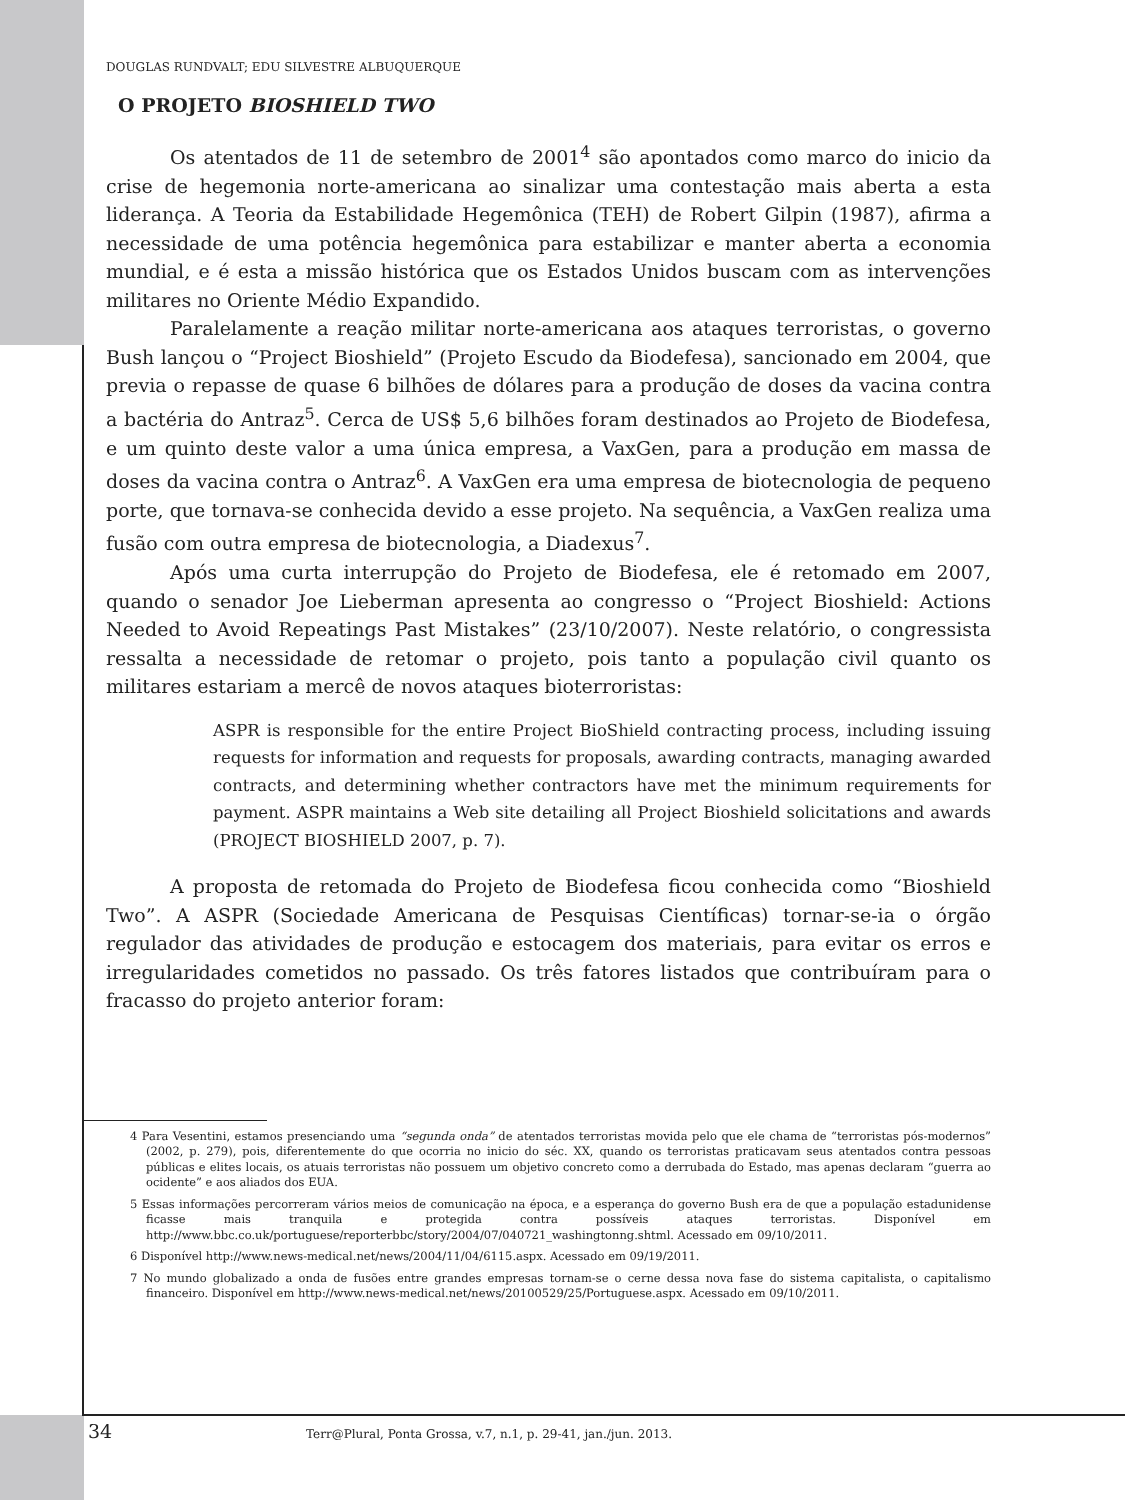DOUGLAS RUNDVALT; EDU SILVESTRE ALBUQUERQUE
O PROJETO BIOSHIELD TWO
Os atentados de 11 de setembro de 2001<sup>4</sup> são apontados como marco do inicio da crise de hegemonia norte-americana ao sinalizar uma contestação mais aberta a esta liderança. A Teoria da Estabilidade Hegemônica (TEH) de Robert Gilpin (1987), afirma a necessidade de uma potência hegemônica para estabilizar e manter aberta a economia mundial, e é esta a missão histórica que os Estados Unidos buscam com as intervenções militares no Oriente Médio Expandido.
Paralelamente a reação militar norte-americana aos ataques terroristas, o governo Bush lançou o “Project Bioshield” (Projeto Escudo da Biodefesa), sancionado em 2004, que previa o repasse de quase 6 bilhões de dólares para a produção de doses da vacina contra a bactéria do Antraz<sup>5</sup>. Cerca de US$ 5,6 bilhões foram destinados ao Projeto de Biodefesa, e um quinto deste valor a uma única empresa, a VaxGen, para a produção em massa de doses da vacina contra o Antraz<sup>6</sup>. A VaxGen era uma empresa de biotecnologia de pequeno porte, que tornava-se conhecida devido a esse projeto. Na sequência, a VaxGen realiza uma fusão com outra empresa de biotecnologia, a Diadexus<sup>7</sup>.
Após uma curta interrupção do Projeto de Biodefesa, ele é retomado em 2007, quando o senador Joe Lieberman apresenta ao congresso o “Project Bioshield: Actions Needed to Avoid Repeatings Past Mistakes” (23/10/2007). Neste relatório, o congressista ressalta a necessidade de retomar o projeto, pois tanto a população civil quanto os militares estariam a mercê de novos ataques bioterroristas:
ASPR is responsible for the entire Project BioShield contracting process, including issuing requests for information and requests for proposals, awarding contracts, managing awarded contracts, and determining whether contractors have met the minimum requirements for payment. ASPR maintains a Web site detailing all Project Bioshield solicitations and awards (PROJECT BIOSHIELD 2007, p. 7).
A proposta de retomada do Projeto de Biodefesa ficou conhecida como “Bioshield Two”. A ASPR (Sociedade Americana de Pesquisas Científicas) tornar-se-ia o órgão regulador das atividades de produção e estocagem dos materiais, para evitar os erros e irregularidades cometidos no passado. Os três fatores listados que contribuíram para o fracasso do projeto anterior foram:
4 Para Vesentini, estamos presenciando uma “segunda onda” de atentados terroristas movida pelo que ele chama de “terroristas pós-modernos” (2002, p. 279), pois, diferentemente do que ocorria no inicio do séc. XX, quando os terroristas praticavam seus atentados contra pessoas públicas e elites locais, os atuais terroristas não possuem um objetivo concreto como a derrubada do Estado, mas apenas declaram “guerra ao ocidente” e aos aliados dos EUA.
5 Essas informações percorreram vários meios de comunicação na época, e a esperança do governo Bush era de que a população estadunidense ficasse mais tranquila e protegida contra possíveis ataques terroristas. Disponível em http://www.bbc.co.uk/portuguese/reporterbbc/story/2004/07/040721_washingtonng.shtml. Acessado em 09/10/2011.
6 Disponível http://www.news-medical.net/news/2004/11/04/6115.aspx. Acessado em 09/19/2011.
7 No mundo globalizado a onda de fusões entre grandes empresas tornam-se o cerne dessa nova fase do sistema capitalista, o capitalismo financeiro. Disponível em http://www.news-medical.net/news/20100529/25/Portuguese.aspx. Acessado em 09/10/2011.
34 Terr@Plural, Ponta Grossa, v.7, n.1, p. 29-41, jan./jun. 2013.